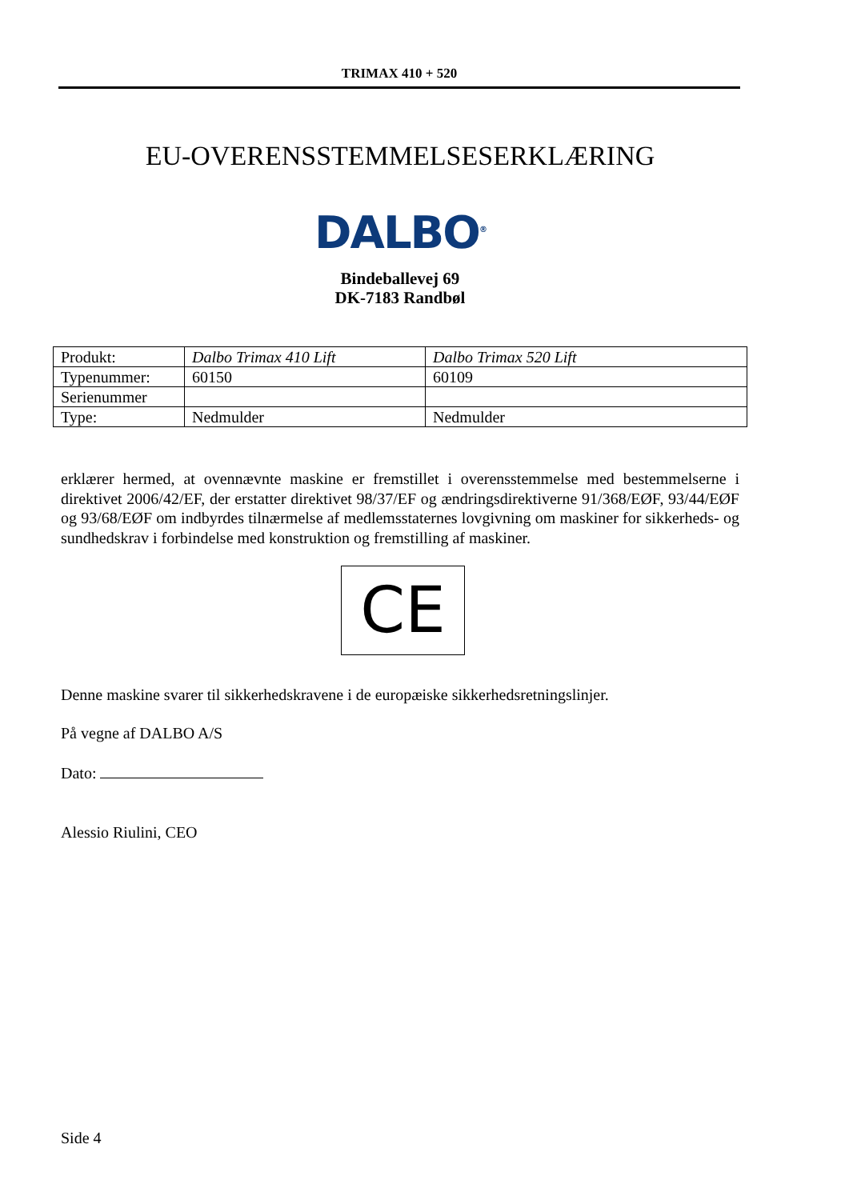TRIMAX 410 + 520
EU-OVERENSSTEMMELSESERKLÆRING
DALBO<sup>®</sup>
Bindeballevej 69
DK-7183 Randbøl
| Produkt: | Dalbo Trimax 410 Lift | Dalbo Trimax 520 Lift |
| Typenummer: | 60150 | 60109 |
| Serienummer | | |
| Type: | Nedmulder | Nedmulder |
erklærer hermed, at ovennævnte maskine er fremstillet i overensstemmelse med bestemmelserne i direktivet 2006/42/EF, der erstatter direktivet 98/37/EF og ændringsdirektiverne 91/368/EØF, 93/44/EØF og 93/68/EØF om indbyrdes tilnærmelse af medlemsstaternes lovgivning om maskiner for sikkerheds- og sundhedskrav i forbindelse med konstruktion og fremstilling af maskiner.
CE
Denne maskine svarer til sikkerhedskravene i de europæiske sikkerhedsretningslinjer.
På vegne af DALBO A/S
Dato:
Alessio Riulini, CEO
Side 4